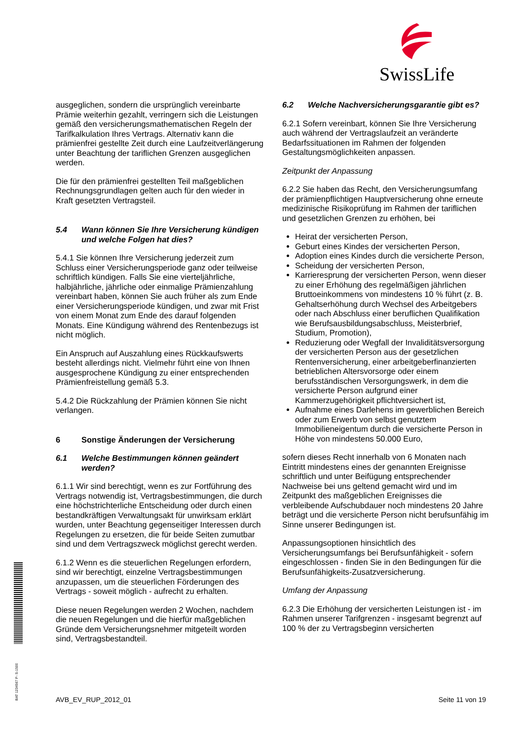SwissLife
ausgeglichen, sondern die ursprünglich vereinbarte Prämie weiterhin gezahlt, verringern sich die Leistungen gemäß den versicherungsmathematischen Regeln der Tarifkalkulation Ihres Vertrags. Alternativ kann die prämienfrei gestellte Zeit durch eine Laufzeitverlängerung unter Beachtung der tariflichen Grenzen ausgeglichen werden.
Die für den prämienfrei gestellten Teil maßgeblichen Rechnungsgrundlagen gelten auch für den wieder in Kraft gesetzten Vertragsteil.
5.4 Wann können Sie Ihre Versicherung kündigen und welche Folgen hat dies?
5.4.1 Sie können Ihre Versicherung jederzeit zum Schluss einer Versicherungsperiode ganz oder teilweise schriftlich kündigen. Falls Sie eine vierteljährliche, halbjährliche, jährliche oder einmalige Prämienzahlung vereinbart haben, können Sie auch früher als zum Ende einer Versicherungsperiode kündigen, und zwar mit Frist von einem Monat zum Ende des darauf folgenden Monats. Eine Kündigung während des Rentenbezugs ist nicht möglich.
Ein Anspruch auf Auszahlung eines Rückkaufswerts besteht allerdings nicht. Vielmehr führt eine von Ihnen ausgesprochene Kündigung zu einer entsprechenden Prämienfreistellung gemäß 5.3.
5.4.2 Die Rückzahlung der Prämien können Sie nicht verlangen.
6 Sonstige Änderungen der Versicherung
6.1 Welche Bestimmungen können geändert werden?
6.1.1 Wir sind berechtigt, wenn es zur Fortführung des Vertrags notwendig ist, Vertragsbestimmungen, die durch eine höchstrichterliche Entscheidung oder durch einen bestandkräftigen Verwaltungsakt für unwirksam erklärt wurden, unter Beachtung gegenseitiger Interessen durch Regelungen zu ersetzen, die für beide Seiten zumutbar sind und dem Vertragszweck möglichst gerecht werden.
6.1.2 Wenn es die steuerlichen Regelungen erfordern, sind wir berechtigt, einzelne Vertragsbestimmungen anzupassen, um die steuerlichen Förderungen des Vertrags - soweit möglich - aufrecht zu erhalten.
Diese neuen Regelungen werden 2 Wochen, nachdem die neuen Regelungen und die hierfür maßgeblichen Gründe dem Versicherungsnehmer mitgeteilt worden sind, Vertragsbestandteil.
6.2 Welche Nachversicherungsgarantie gibt es?
6.2.1 Sofern vereinbart, können Sie Ihre Versicherung auch während der Vertragslaufzeit an veränderte Bedarfssituationen im Rahmen der folgenden Gestaltungsmöglichkeiten anpassen.
Zeitpunkt der Anpassung
6.2.2 Sie haben das Recht, den Versicherungsumfang der prämienpflichtigen Hauptversicherung ohne erneute medizinische Risikoprüfung im Rahmen der tariflichen und gesetzlichen Grenzen zu erhöhen, bei
Heirat der versicherten Person,
Geburt eines Kindes der versicherten Person,
Adoption eines Kindes durch die versicherte Person,
Scheidung der versicherten Person,
Karrieresprung der versicherten Person, wenn dieser zu einer Erhöhung des regelmäßigen jährlichen Bruttoeinkommens von mindestens 10 % führt (z. B. Gehaltserhöhung durch Wechsel des Arbeitgebers oder nach Abschluss einer beruflichen Qualifikation wie Berufsausbildungsabschluss, Meisterbrief, Studium, Promotion),
Reduzierung oder Wegfall der Invaliditätsversorgung der versicherten Person aus der gesetzlichen Rentenversicherung, einer arbeitgeberfinanzierten betrieblichen Altersvorsorge oder einem berufsständischen Versorgungswerk, in dem die versicherte Person aufgrund einer Kammerzugehörigkeit pflichtversichert ist,
Aufnahme eines Darlehens im gewerblichen Bereich oder zum Erwerb von selbst genutztem Immobilieneigentum durch die versicherte Person in Höhe von mindestens 50.000 Euro,
sofern dieses Recht innerhalb von 6 Monaten nach Eintritt mindestens eines der genannten Ereignisse schriftlich und unter Beifügung entsprechender Nachweise bei uns geltend gemacht wird und im Zeitpunkt des maßgeblichen Ereignisses die verbleibende Aufschubdauer noch mindestens 20 Jahre beträgt und die versicherte Person nicht berufsunfähig im Sinne unserer Bedingungen ist.
Anpassungsoptionen hinsichtlich des Versicherungsumfangs bei Berufsunfähigkeit - sofern eingeschlossen - finden Sie in den Bedingungen für die Berufsunfähigkeits-Zusatzversicherung.
Umfang der Anpassung
6.2.3 Die Erhöhung der versicherten Leistungen ist - im Rahmen unserer Tarifgrenzen - insgesamt begrenzt auf 100 % der zu Vertragsbeginn versicherten
BAT 1234567 P- S-1500 AVB_EV_RUP_2012_01 Seite 11 von 19